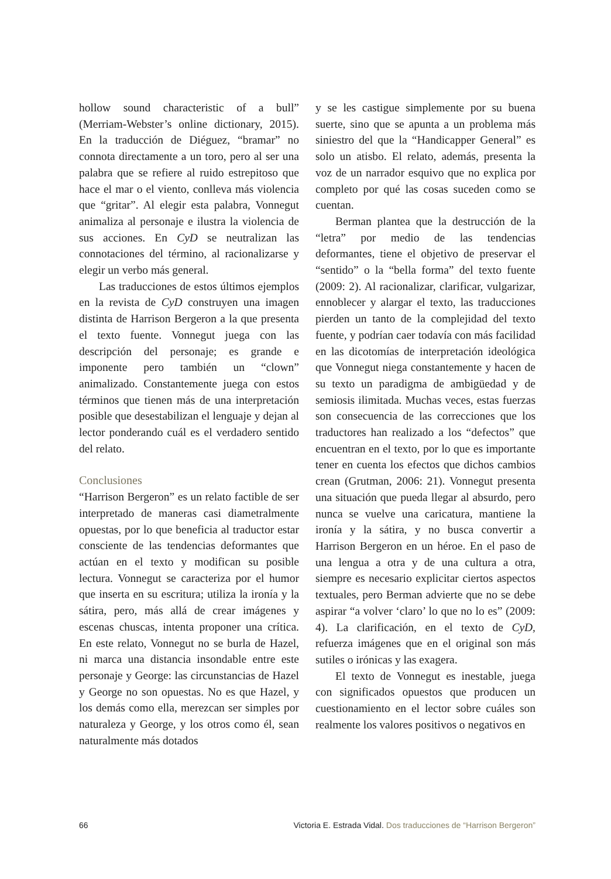hollow sound characteristic of a bull” (Merriam-Webster’s online dictionary, 2015). En la traducción de Diéguez, “bramar” no connota directamente a un toro, pero al ser una palabra que se refiere al ruido estrepitoso que hace el mar o el viento, conlleva más violencia que “gritar”. Al elegir esta palabra, Vonnegut animaliza al personaje e ilustra la violencia de sus acciones. En CyD se neutralizan las connotaciones del término, al racionalizarse y elegir un verbo más general.
Las traducciones de estos últimos ejemplos en la revista de CyD construyen una imagen distinta de Harrison Bergeron a la que presenta el texto fuente. Vonnegut juega con las descripción del personaje; es grande e imponente pero también un “clown” animalizado. Constantemente juega con estos términos que tienen más de una interpretación posible que desestabilizan el lenguaje y dejan al lector ponderando cuál es el verdadero sentido del relato.
Conclusiones
“Harrison Bergeron” es un relato factible de ser interpretado de maneras casi diametralmente opuestas, por lo que beneficia al traductor estar consciente de las tendencias deformantes que actúan en el texto y modifican su posible lectura. Vonnegut se caracteriza por el humor que inserta en su escritura; utiliza la ironía y la sátira, pero, más allá de crear imágenes y escenas chuscas, intenta proponer una crítica. En este relato, Vonnegut no se burla de Hazel, ni marca una distancia insondable entre este personaje y George: las circunstancias de Hazel y George no son opuestas. No es que Hazel, y los demás como ella, merezcan ser simples por naturaleza y George, y los otros como él, sean naturalmente más dotados
y se les castigue simplemente por su buena suerte, sino que se apunta a un problema más siniestro del que la “Handicapper General” es solo un atisbo. El relato, además, presenta la voz de un narrador esquivo que no explica por completo por qué las cosas suceden como se cuentan.
Berman plantea que la destrucción de la “letra” por medio de las tendencias deformantes, tiene el objetivo de preservar el “sentido” o la “bella forma” del texto fuente (2009: 2). Al racionalizar, clarificar, vulgarizar, ennoblecer y alargar el texto, las traducciones pierden un tanto de la complejidad del texto fuente, y podrían caer todavía con más facilidad en las dicotomías de interpretación ideológica que Vonnegut niega constantemente y hacen de su texto un paradigma de ambigüedad y de semiosis ilimitada. Muchas veces, estas fuerzas son consecuencia de las correcciones que los traductores han realizado a los “defectos” que encuentran en el texto, por lo que es importante tener en cuenta los efectos que dichos cambios crean (Grutman, 2006: 21). Vonnegut presenta una situación que pueda llegar al absurdo, pero nunca se vuelve una caricatura, mantiene la ironía y la sátira, y no busca convertir a Harrison Bergeron en un héroe. En el paso de una lengua a otra y de una cultura a otra, siempre es necesario explicitar ciertos aspectos textuales, pero Berman advierte que no se debe aspirar “a volver ‘claro’ lo que no lo es” (2009: 4). La clarificación, en el texto de CyD, refuerza imágenes que en el original son más sutiles o irónicas y las exagera.
El texto de Vonnegut es inestable, juega con significados opuestos que producen un cuestionamiento en el lector sobre cuáles son realmente los valores positivos o negativos en
66 Victoria E. Estrada Vidal. Dos traducciones de “Harrison Bergeron”